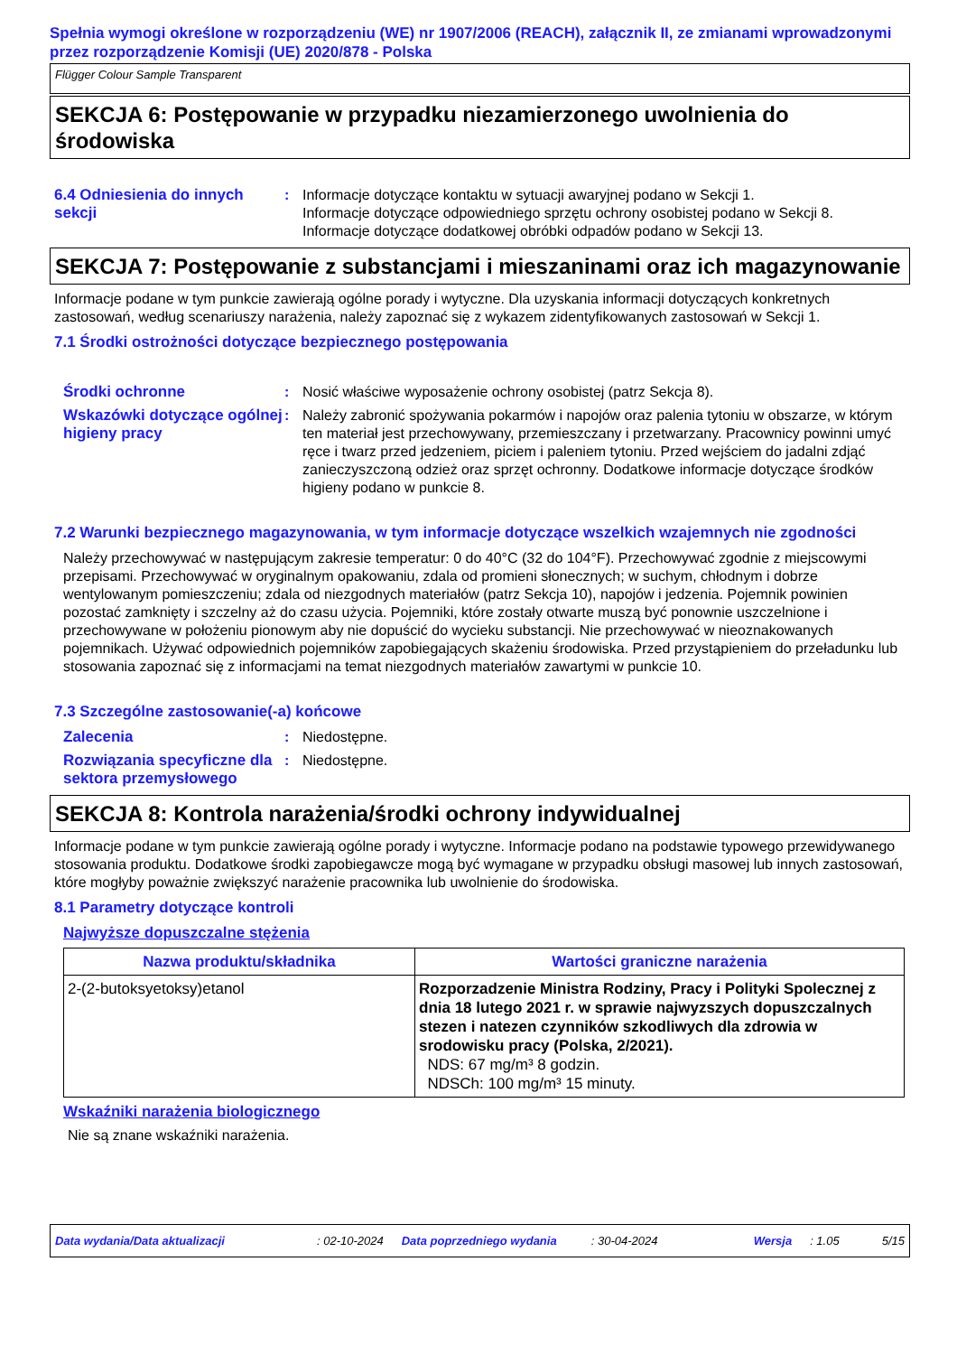Spełnia wymogi określone w rozporządzeniu (WE) nr 1907/2006 (REACH), załącznik II, ze zmianami wprowadzonymi przez rozporządzenie Komisji (UE) 2020/878 - Polska
Flügger Colour Sample Transparent
SEKCJA 6: Postępowanie w przypadku niezamierzonego uwolnienia do środowiska
6.4 Odniesienia do innych sekcji
: Informacje dotyczące kontaktu w sytuacji awaryjnej podano w Sekcji 1.
Informacje dotyczące odpowiedniego sprzętu ochrony osobistej podano w Sekcji 8.
Informacje dotyczące dodatkowej obróbki odpadów podano w Sekcji 13.
SEKCJA 7: Postępowanie z substancjami i mieszaninami oraz ich magazynowanie
Informacje podane w tym punkcie zawierają ogólne porady i wytyczne. Dla uzyskania informacji dotyczących konkretnych zastosowań, według scenariuszy narażenia, należy zapoznać się z wykazem zidentyfikowanych zastosowań w Sekcji 1.
7.1 Środki ostrożności dotyczące bezpiecznego postępowania
Środki ochronne : Nosić właściwe wyposażenie ochrony osobistej (patrz Sekcja 8).
Wskazówki dotyczące ogólnej higieny pracy
: Należy zabronić spożywania pokarmów i napojów oraz palenia tytoniu w obszarze, w którym ten materiał jest przechowywany, przemieszczany i przetwarzany. Pracownicy powinni umyć ręce i twarz przed jedzeniem, piciem i paleniem tytoniu. Przed wejściem do jadalni zdjąć zanieczyszczoną odzież oraz sprzęt ochronny. Dodatkowe informacje dotyczące środków higieny podano w punkcie 8.
7.2 Warunki bezpiecznego magazynowania, w tym informacje dotyczące wszelkich wzajemnych nie zgodności
Należy przechowywać w następującym zakresie temperatur: 0 do 40°C (32 do 104°F). Przechowywać zgodnie z miejscowymi przepisami. Przechowywać w oryginalnym opakowaniu, zdala od promieni słonecznych; w suchym, chłodnym i dobrze wentylowanym pomieszczeniu; zdala od niezgodnych materiałów (patrz Sekcja 10), napojów i jedzenia. Pojemnik powinien pozostać zamknięty i szczelny aż do czasu użycia. Pojemniki, które zostały otwarte muszą być ponownie uszczelnione i przechowywane w położeniu pionowym aby nie dopuścić do wycieku substancji. Nie przechowywać w nieoznakowanych pojemnikach. Używać odpowiednich pojemników zapobiegających skażeniu środowiska. Przed przystąpieniem do przeładunku lub stosowania zapoznać się z informacjami na temat niezgodnych materiałów zawartymi w punkcie 10.
7.3 Szczególne zastosowanie(-a) końcowe
Zalecenia : Niedostępne.
Rozwiązania specyficzne dla sektora przemysłowego
: Niedostępne.
SEKCJA 8: Kontrola narażenia/środki ochrony indywidualnej
Informacje podane w tym punkcie zawierają ogólne porady i wytyczne. Informacje podano na podstawie typowego przewidywanego stosowania produktu. Dodatkowe środki zapobiegawcze mogą być wymagane w przypadku obsługi masowej lub innych zastosowań, które mogłyby poważnie zwiększyć narażenie pracownika lub uwolnienie do środowiska.
8.1 Parametry dotyczące kontroli
Najwyższe dopuszczalne stężenia
| Nazwa produktu/składnika | Wartości graniczne narażenia |
| --- | --- |
| 2-(2-butoksyetoksy)etanol | Rozporzadzenie Ministra Rodziny, Pracy i Polityki Spolecznej z dnia 18 lutego 2021 r. w sprawie najwyzszych dopuszczalnych stezen i natezen czynników szkodliwych dla zdrowia w srodowisku pracy (Polska, 2/2021). NDS: 67 mg/m³ 8 godzin. NDSCh: 100 mg/m³ 15 minuty. |
Wskaźniki narażenia biologicznego
Nie są znane wskaźniki narażenia.
Data wydania/Data aktualizacji: 02-10-2024 Data poprzedniego wydania: 30-04-2024 Wersja: 1.05 5/15